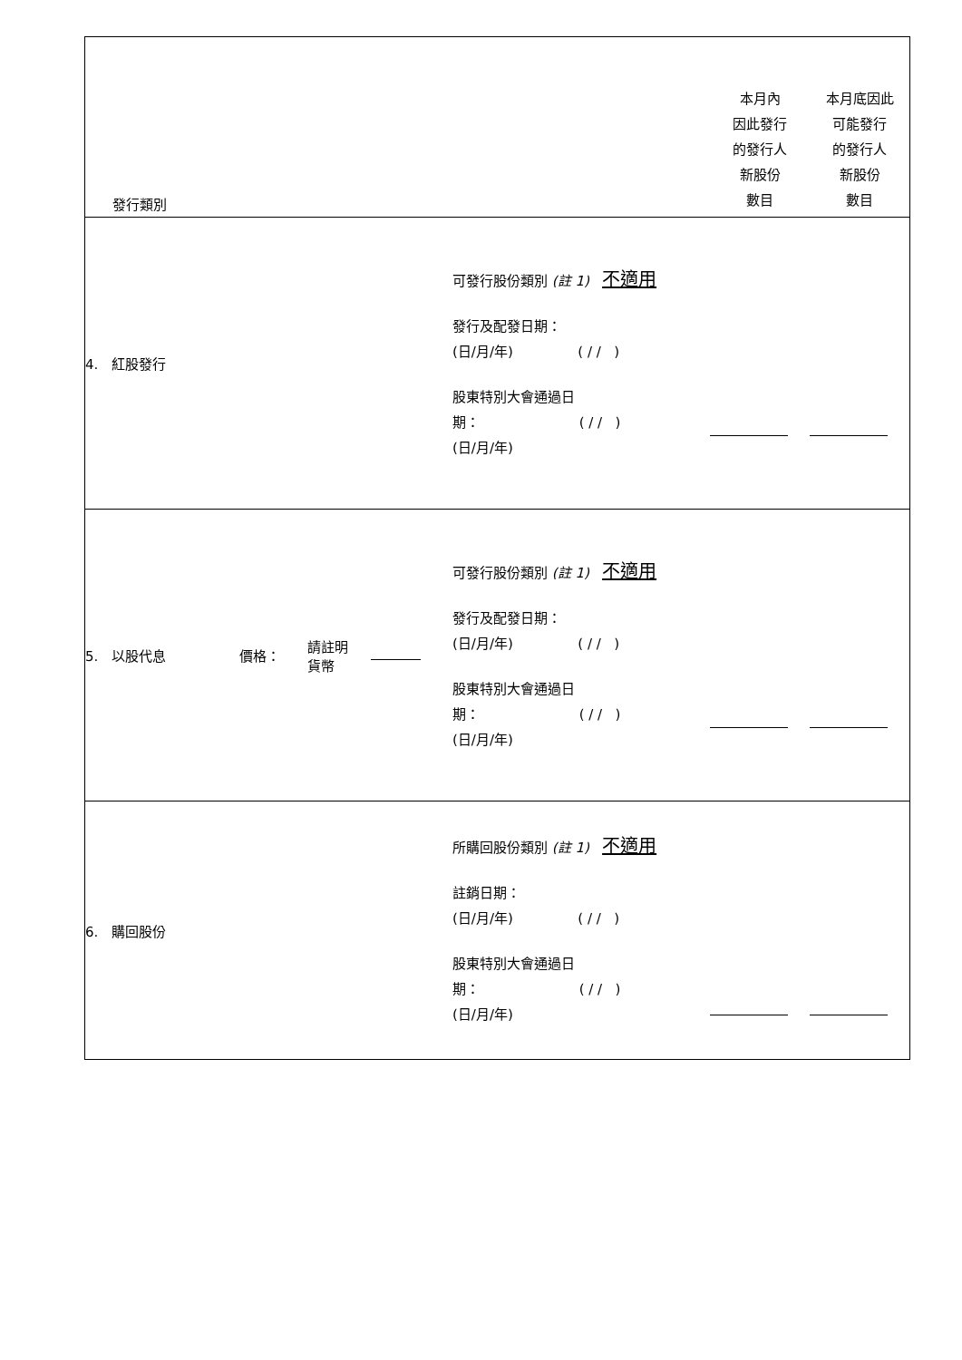| 發行類別 | | | | | 本月內 因此發行 的發行人 新股份 數目 | 本月底因此 可能發行 的發行人 新股份 數目 |
| 4. 紅股發行 | | | | 可發行股份類別 (註 1) 不適用 發行及配發日期： (日/月/年) ( / / ) 股東特別大會通過日 期： ( / / ) (日/月/年) | | |
| 5. 以股代息 | 價格： | 請註明 貨幣 | | 可發行股份類別 (註 1) 不適用 發行及配發日期： (日/月/年) ( / / ) 股東特別大會通過日 期： ( / / ) (日/月/年) | | |
| 6. 購回股份 | | | | 所購回股份類別 (註 1) 不適用 註銷日期： (日/月/年) ( / / ) 股東特別大會通過日 期： ( / / ) (日/月/年) | | |